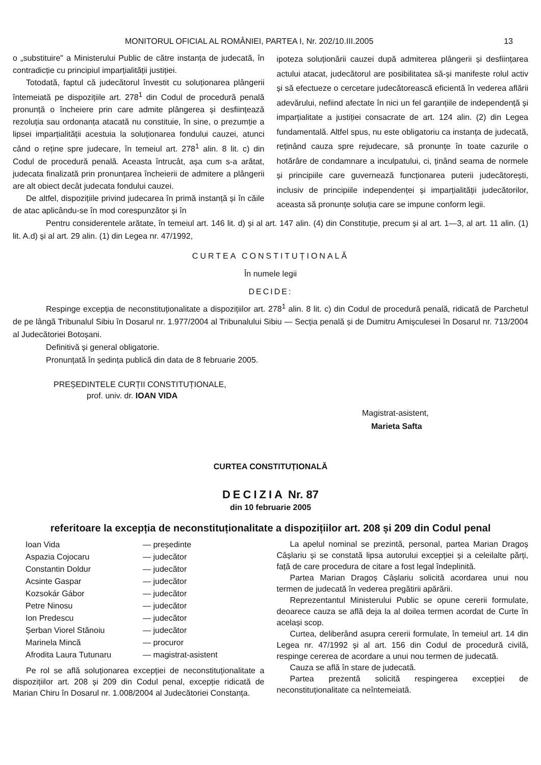MONITORUL OFICIAL AL ROMÂNIEI, PARTEA I, Nr. 202/10.III.2005 13
o „substituire" a Ministerului Public de către instanța de judecată, în contradicție cu principiul imparțialității justiției.
Totodată, faptul că judecătorul învestit cu soluționarea plângerii întemeiată pe dispozițiile art. 278<sup>1</sup> din Codul de procedură penală pronunță o încheiere prin care admite plângerea și desființează rezoluția sau ordonanța atacată nu constituie, în sine, o prezumție a lipsei imparțialității acestuia la soluționarea fondului cauzei, atunci când o reține spre judecare, în temeiul art. 278<sup>1</sup> alin. 8 lit. c) din Codul de procedură penală. Aceasta întrucât, așa cum s-a arătat, judecata finalizată prin pronunțarea încheierii de admitere a plângerii are alt obiect decât judecata fondului cauzei.
De altfel, dispozițiile privind judecarea în primă instanță și în căile de atac aplicându-se în mod corespunzător și în
ipoteza soluționării cauzei după admiterea plângerii și desființarea actului atacat, judecătorul are posibilitatea să-și manifeste rolul activ și să efectueze o cercetare judecătorească eficientă în vederea aflării adevărului, nefiind afectate în nici un fel garanțiile de independență și imparțialitate a justiției consacrate de art. 124 alin. (2) din Legea fundamentală. Altfel spus, nu este obligatoriu ca instanța de judecată, reținând cauza spre rejudecare, să pronunțe în toate cazurile o hotărâre de condamnare a inculpatului, ci, ținând seama de normele și principiile care guvernează funcționarea puterii judecătorești, inclusiv de principiile independenței și imparțialității judecătorilor, aceasta să pronunțe soluția care se impune conform legii.
Pentru considerentele arătate, în temeiul art. 146 lit. d) și al art. 147 alin. (4) din Constituție, precum și al art. 1—3, al art. 11 alin. (1) lit. A.d) și al art. 29 alin. (1) din Legea nr. 47/1992,
CURTEA CONSTITUȚIONALĂ
În numele legii
DECIDE:
Respinge excepția de neconstituționalitate a dispozițiilor art. 278<sup>1</sup> alin. 8 lit. c) din Codul de procedură penală, ridicată de Parchetul de pe lângă Tribunalul Sibiu în Dosarul nr. 1.977/2004 al Tribunalului Sibiu — Secția penală și de Dumitru Amișculesei în Dosarul nr. 713/2004 al Judecătoriei Botoșani.
Definitivă și general obligatorie.
Pronunțată în ședința publică din data de 8 februarie 2005.
PREȘEDINTELE CURȚII CONSTITUȚIONALE,
prof. univ. dr. IOAN VIDA
Magistrat-asistent,
Marieta Safta
CURTEA CONSTITUȚIONALĂ
DECIZIA Nr. 87
din 10 februarie 2005
referitoare la excepția de neconstituționalitate a dispozițiilor art. 208 și 209 din Codul penal
| Ioan Vida | — președinte |
| Aspazia Cojocaru | — judecător |
| Constantin Doldur | — judecător |
| Acsinte Gaspar | — judecător |
| Kozsokár Gábor | — judecător |
| Petre Ninosu | — judecător |
| Ion Predescu | — judecător |
| Șerban Viorel Stănoiu | — judecător |
| Marinela Mincă | — procuror |
| Afrodita Laura Tutunaru | — magistrat-asistent |
Pe rol se află soluționarea excepției de neconstituționalitate a dispozițiilor art. 208 și 209 din Codul penal, excepție ridicată de Marian Chiru în Dosarul nr. 1.008/2004 al Judecătoriei Constanța.
La apelul nominal se prezintă, personal, partea Marian Dragoș Câșlariu și se constată lipsa autorului excepției și a celeilalte părți, față de care procedura de citare a fost legal îndeplinită.
Partea Marian Dragoș Câșlariu solicită acordarea unui nou termen de judecată în vederea pregătirii apărării.
Reprezentantul Ministerului Public se opune cererii formulate, deoarece cauza se află deja la al doilea termen acordat de Curte în același scop.
Curtea, deliberând asupra cererii formulate, în temeiul art. 14 din Legea nr. 47/1992 și al art. 156 din Codul de procedură civilă, respinge cererea de acordare a unui nou termen de judecată.
Cauza se află în stare de judecată.
Partea prezentă solicită respingerea excepției de neconstituționalitate ca neîntemeiată.